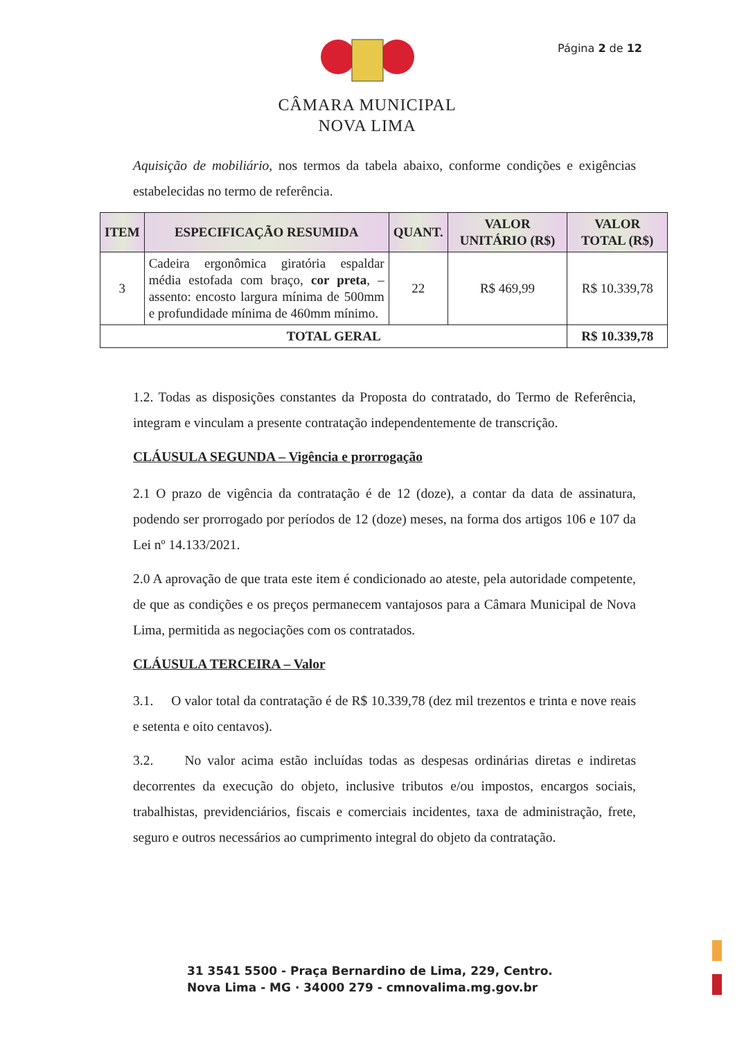Página 2 de 12
CÂMARA MUNICIPAL
NOVA LIMA
Aquisição de mobiliário, nos termos da tabela abaixo, conforme condições e exigências estabelecidas no termo de referência.
| ITEM | ESPECIFICAÇÃO RESUMIDA | QUANT. | VALOR UNITÁRIO (R$) | VALOR TOTAL (R$) |
| --- | --- | --- | --- | --- |
| 3 | Cadeira ergonômica giratória espaldar média estofada com braço, cor preta , – assento: encosto largura mínima de 500mm e profundidade mínima de 460mm mínimo. | 22 | R$ 469,99 | R$ 10.339,78 |
| TOTAL GERAL | | | | R$ 10.339,78 |
1.2. Todas as disposições constantes da Proposta do contratado, do Termo de Referência, integram e vinculam a presente contratação independentemente de transcrição.
CLÁUSULA SEGUNDA – Vigência e prorrogação
2.1 O prazo de vigência da contratação é de 12 (doze), a contar da data de assinatura, podendo ser prorrogado por períodos de 12 (doze) meses, na forma dos artigos 106 e 107 da Lei nº 14.133/2021.
2.0 A aprovação de que trata este item é condicionado ao ateste, pela autoridade competente, de que as condições e os preços permanecem vantajosos para a Câmara Municipal de Nova Lima, permitida as negociações com os contratados.
CLÁUSULA TERCEIRA – Valor
3.1. O valor total da contratação é de R$ 10.339,78 (dez mil trezentos e trinta e nove reais e setenta e oito centavos).
3.2. No valor acima estão incluídas todas as despesas ordinárias diretas e indiretas decorrentes da execução do objeto, inclusive tributos e/ou impostos, encargos sociais, trabalhistas, previdenciários, fiscais e comerciais incidentes, taxa de administração, frete, seguro e outros necessários ao cumprimento integral do objeto da contratação.
31 3541 5500 - Praça Bernardino de Lima, 229, Centro.
Nova Lima - MG · 34000 279 - cmnovalima.mg.gov.br